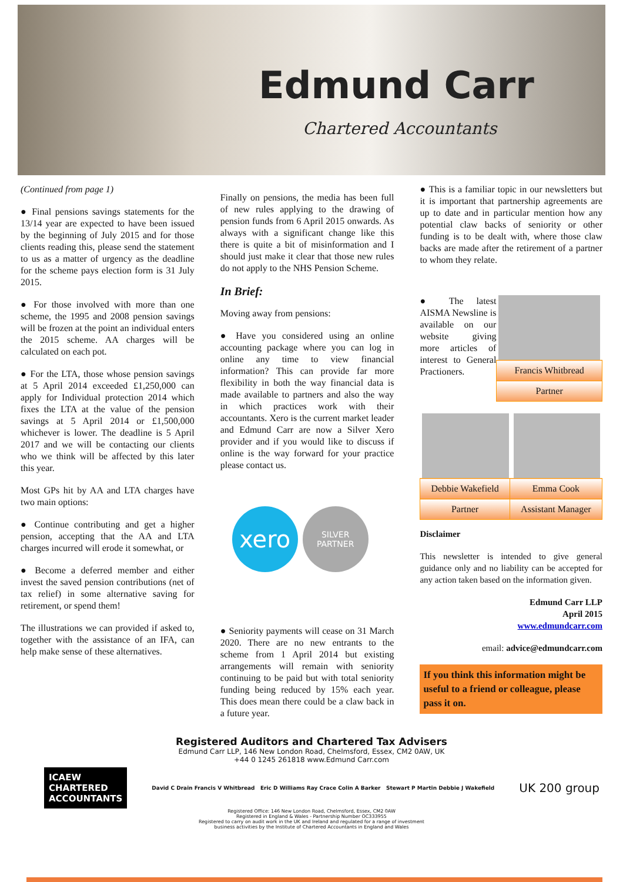Edmund Carr
Chartered Accountants
(Continued from page 1)
● Final pensions savings statements for the 13/14 year are expected to have been issued by the beginning of July 2015 and for those clients reading this, please send the statement to us as a matter of urgency as the deadline for the scheme pays election form is 31 July 2015.
● For those involved with more than one scheme, the 1995 and 2008 pension savings will be frozen at the point an individual enters the 2015 scheme. AA charges will be calculated on each pot.
● For the LTA, those whose pension savings at 5 April 2014 exceeded £1,250,000 can apply for Individual protection 2014 which fixes the LTA at the value of the pension savings at 5 April 2014 or £1,500,000 whichever is lower. The deadline is 5 April 2017 and we will be contacting our clients who we think will be affected by this later this year.
Most GPs hit by AA and LTA charges have two main options:
● Continue contributing and get a higher pension, accepting that the AA and LTA charges incurred will erode it somewhat, or
● Become a deferred member and either invest the saved pension contributions (net of tax relief) in some alternative saving for retirement, or spend them!
The illustrations we can provided if asked to, together with the assistance of an IFA, can help make sense of these alternatives.
Finally on pensions, the media has been full of new rules applying to the drawing of pension funds from 6 April 2015 onwards. As always with a significant change like this there is quite a bit of misinformation and I should just make it clear that those new rules do not apply to the NHS Pension Scheme.
In Brief:
Moving away from pensions:
● Have you considered using an online accounting package where you can log in online any time to view financial information? This can provide far more flexibility in both the way financial data is made available to partners and also the way in which practices work with their accountants. Xero is the current market leader and Edmund Carr are now a Silver Xero provider and if you would like to discuss if online is the way forward for your practice please contact us.
xero
SILVER
PARTNER
● Seniority payments will cease on 31 March 2020. There are no new entrants to the scheme from 1 April 2014 but existing arrangements will remain with seniority continuing to be paid but with total seniority funding being reduced by 15% each year. This does mean there could be a claw back in a future year.
● This is a familiar topic in our newsletters but it is important that partnership agreements are up to date and in particular mention how any potential claw backs of seniority or other funding is to be dealt with, where those claw backs are made after the retirement of a partner to whom they relate.
● The latest AISMA Newsline is available on our website giving more articles of interest to General Practioners.
| Francis Whitbread |
| Partner |
| Debbie Wakefield | Emma Cook |
| Partner | Assistant Manager |
Disclaimer
This newsletter is intended to give general guidance only and no liability can be accepted for any action taken based on the information given.
Edmund Carr LLP
April 2015
www.edmundcarr.com
email: advice@edmundcarr.com
If you think this information might be useful to a friend or colleague, please pass it on.
Registered Auditors and Chartered Tax Advisers
Edmund Carr LLP, 146 New London Road, Chelmsford, Essex, CM2 0AW, UK
+44 0 1245 261818 www.Edmund Carr.com
ICAEW
CHARTERED
ACCOUNTANTS
David C Drain Francis V Whitbread Eric D Williams Ray Crace Colin A Barker Stewart P Martin Debbie J Wakefield
UK 200 group
Registered Office: 146 New London Road, Chelmsford, Essex, CM2 0AW
Registered in England & Wales - Partnership Number OC333955
Registered to carry on audit work in the UK and Ireland and regulated for a range of investment
business activities by the Institute of Chartered Accountants in England and Wales